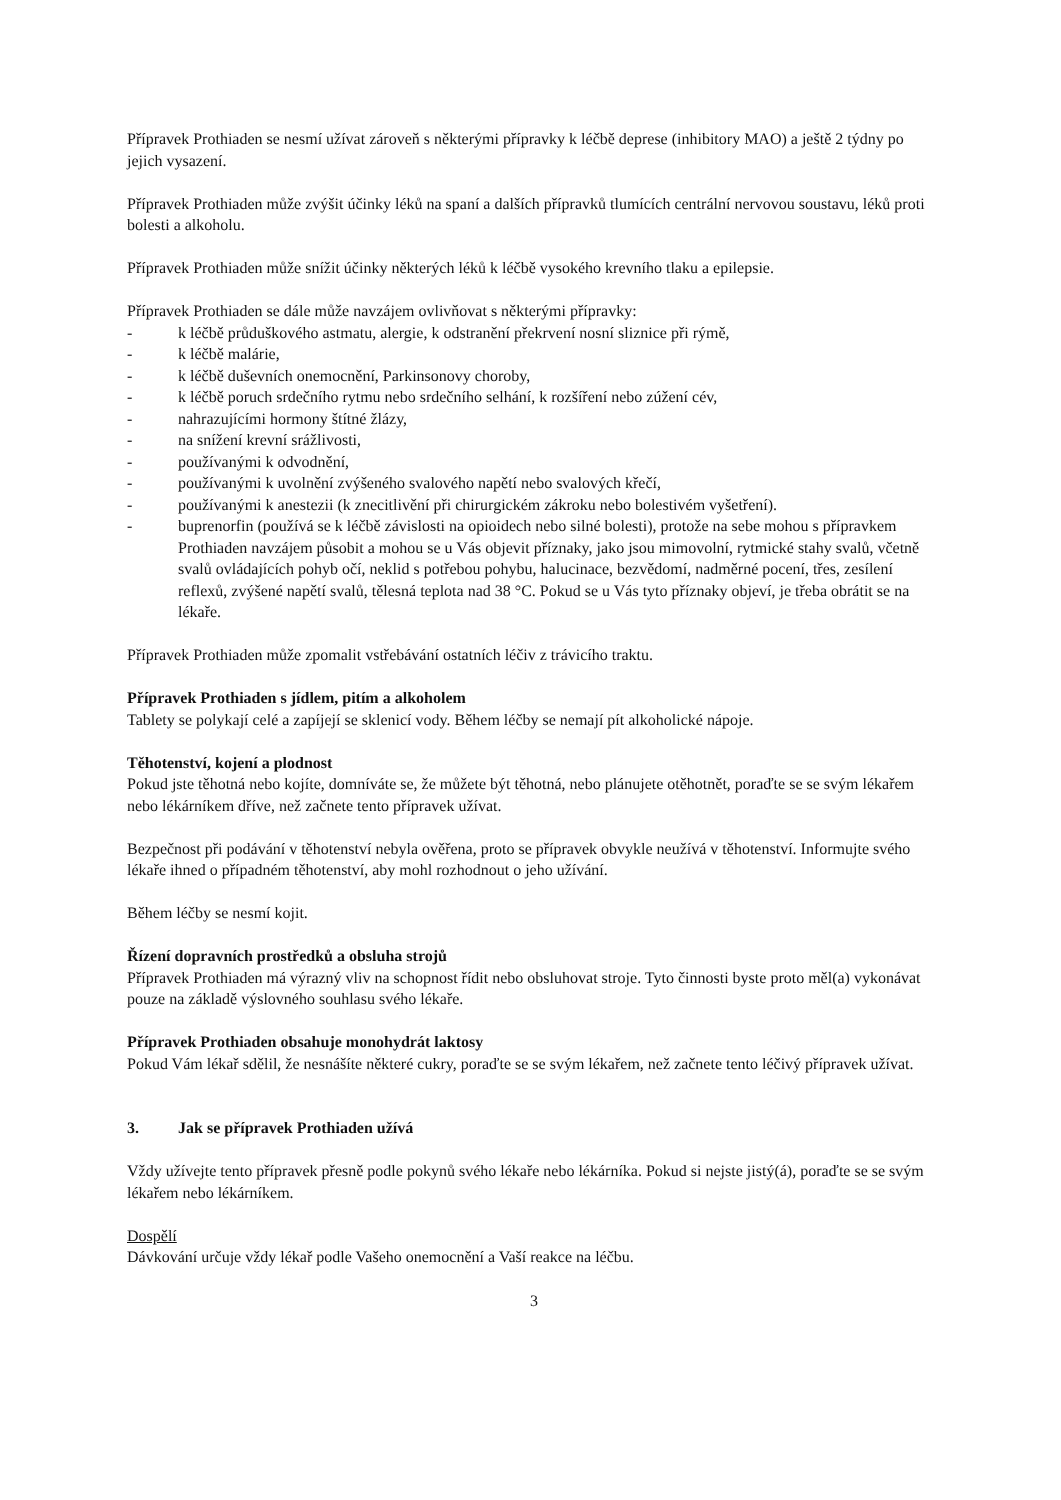Přípravek Prothiaden se nesmí užívat zároveň s některými přípravky k léčbě deprese (inhibitory MAO) a ještě 2 týdny po jejich vysazení.
Přípravek Prothiaden může zvýšit účinky léků na spaní a dalších přípravků tlumících centrální nervovou soustavu, léků proti bolesti a alkoholu.
Přípravek Prothiaden může snížit účinky některých léků k léčbě vysokého krevního tlaku a epilepsie.
Přípravek Prothiaden se dále může navzájem ovlivňovat s některými přípravky:
- k léčbě průduškového astmatu, alergie, k odstranění překrvení nosní sliznice při rýmě,
- k léčbě malárie,
- k léčbě duševních onemocnění, Parkinsonovy choroby,
- k léčbě poruch srdečního rytmu nebo srdečního selhání, k rozšíření nebo zúžení cév,
- nahrazujícími hormony štítné žlázy,
- na snížení krevní srážlivosti,
- používanými k odvodnění,
- používanými k uvolnění zvýšeného svalového napětí nebo svalových křečí,
- používanými k anestezii (k znecitlivění při chirurgickém zákroku nebo bolestivém vyšetření).
- buprenorfin (používá se k léčbě závislosti na opioidech nebo silné bolesti), protože na sebe mohou s přípravkem Prothiaden navzájem působit a mohou se u Vás objevit příznaky, jako jsou mimovolní, rytmické stahy svalů, včetně svalů ovládajících pohyb očí, neklid s potřebou pohybu, halucinace, bezvědomí, nadměrné pocení, třes, zesílení reflexů, zvýšené napětí svalů, tělesná teplota nad 38 °C. Pokud se u Vás tyto příznaky objeví, je třeba obrátit se na lékaře.
Přípravek Prothiaden může zpomalit vstřebávání ostatních léčiv z trávicího traktu.
Přípravek Prothiaden s jídlem, pitím a alkoholem
Tablety se polykají celé a zapíjejí se sklenicí vody. Během léčby se nemají pít alkoholické nápoje.
Těhotenství, kojení a plodnost
Pokud jste těhotná nebo kojíte, domníváte se, že můžete být těhotná, nebo plánujete otěhotnět, poraďte se se svým lékařem nebo lékárníkem dříve, než začnete tento přípravek užívat.
Bezpečnost při podávání v těhotenství nebyla ověřena, proto se přípravek obvykle neužívá v těhotenství. Informujte svého lékaře ihned o případném těhotenství, aby mohl rozhodnout o jeho užívání.
Během léčby se nesmí kojit.
Řízení dopravních prostředků a obsluha strojů
Přípravek Prothiaden má výrazný vliv na schopnost řídit nebo obsluhovat stroje. Tyto činnosti byste proto měl(a) vykonávat pouze na základě výslovného souhlasu svého lékaře.
Přípravek Prothiaden obsahuje monohydrát laktosy
Pokud Vám lékař sdělil, že nesnášíte některé cukry, poraďte se se svým lékařem, než začnete tento léčivý přípravek užívat.
3. Jak se přípravek Prothiaden užívá
Vždy užívejte tento přípravek přesně podle pokynů svého lékaře nebo lékárníka. Pokud si nejste jistý(á), poraďte se se svým lékařem nebo lékárníkem.
Dospělí
Dávkování určuje vždy lékař podle Vašeho onemocnění a Vaší reakce na léčbu.
3